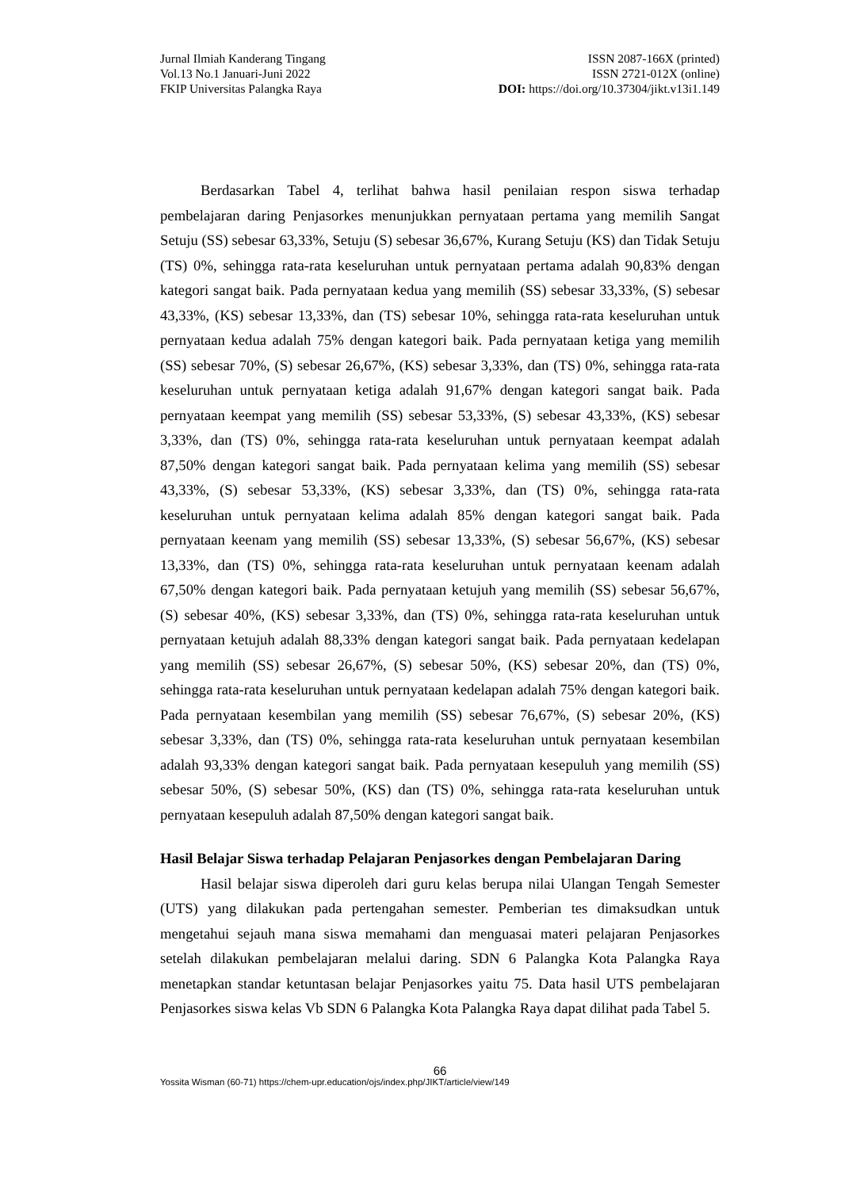Jurnal Ilmiah Kanderang Tingang
Vol.13 No.1 Januari-Juni 2022
FKIP Universitas Palangka Raya
ISSN 2087-166X (printed)
ISSN 2721-012X (online)
DOI: https://doi.org/10.37304/jikt.v13i1.149
Berdasarkan Tabel 4, terlihat bahwa hasil penilaian respon siswa terhadap pembelajaran daring Penjasorkes menunjukkan pernyataan pertama yang memilih Sangat Setuju (SS) sebesar 63,33%, Setuju (S) sebesar 36,67%, Kurang Setuju (KS) dan Tidak Setuju (TS) 0%, sehingga rata-rata keseluruhan untuk pernyataan pertama adalah 90,83% dengan kategori sangat baik. Pada pernyataan kedua yang memilih (SS) sebesar 33,33%, (S) sebesar 43,33%, (KS) sebesar 13,33%, dan (TS) sebesar 10%, sehingga rata-rata keseluruhan untuk pernyataan kedua adalah 75% dengan kategori baik. Pada pernyataan ketiga yang memilih (SS) sebesar 70%, (S) sebesar 26,67%, (KS) sebesar 3,33%, dan (TS) 0%, sehingga rata-rata keseluruhan untuk pernyataan ketiga adalah 91,67% dengan kategori sangat baik. Pada pernyataan keempat yang memilih (SS) sebesar 53,33%, (S) sebesar 43,33%, (KS) sebesar 3,33%, dan (TS) 0%, sehingga rata-rata keseluruhan untuk pernyataan keempat adalah 87,50% dengan kategori sangat baik. Pada pernyataan kelima yang memilih (SS) sebesar 43,33%, (S) sebesar 53,33%, (KS) sebesar 3,33%, dan (TS) 0%, sehingga rata-rata keseluruhan untuk pernyataan kelima adalah 85% dengan kategori sangat baik. Pada pernyataan keenam yang memilih (SS) sebesar 13,33%, (S) sebesar 56,67%, (KS) sebesar 13,33%, dan (TS) 0%, sehingga rata-rata keseluruhan untuk pernyataan keenam adalah 67,50% dengan kategori baik. Pada pernyataan ketujuh yang memilih (SS) sebesar 56,67%, (S) sebesar 40%, (KS) sebesar 3,33%, dan (TS) 0%, sehingga rata-rata keseluruhan untuk pernyataan ketujuh adalah 88,33% dengan kategori sangat baik. Pada pernyataan kedelapan yang memilih (SS) sebesar 26,67%, (S) sebesar 50%, (KS) sebesar 20%, dan (TS) 0%, sehingga rata-rata keseluruhan untuk pernyataan kedelapan adalah 75% dengan kategori baik. Pada pernyataan kesembilan yang memilih (SS) sebesar 76,67%, (S) sebesar 20%, (KS) sebesar 3,33%, dan (TS) 0%, sehingga rata-rata keseluruhan untuk pernyataan kesembilan adalah 93,33% dengan kategori sangat baik. Pada pernyataan kesepuluh yang memilih (SS) sebesar 50%, (S) sebesar 50%, (KS) dan (TS) 0%, sehingga rata-rata keseluruhan untuk pernyataan kesepuluh adalah 87,50% dengan kategori sangat baik.
Hasil Belajar Siswa terhadap Pelajaran Penjasorkes dengan Pembelajaran Daring
Hasil belajar siswa diperoleh dari guru kelas berupa nilai Ulangan Tengah Semester (UTS) yang dilakukan pada pertengahan semester. Pemberian tes dimaksudkan untuk mengetahui sejauh mana siswa memahami dan menguasai materi pelajaran Penjasorkes setelah dilakukan pembelajaran melalui daring. SDN 6 Palangka Kota Palangka Raya menetapkan standar ketuntasan belajar Penjasorkes yaitu 75. Data hasil UTS pembelajaran Penjasorkes siswa kelas Vb SDN 6 Palangka Kota Palangka Raya dapat dilihat pada Tabel 5.
66
Yossita Wisman (60-71) https://chem-upr.education/ojs/index.php/JIKT/article/view/149